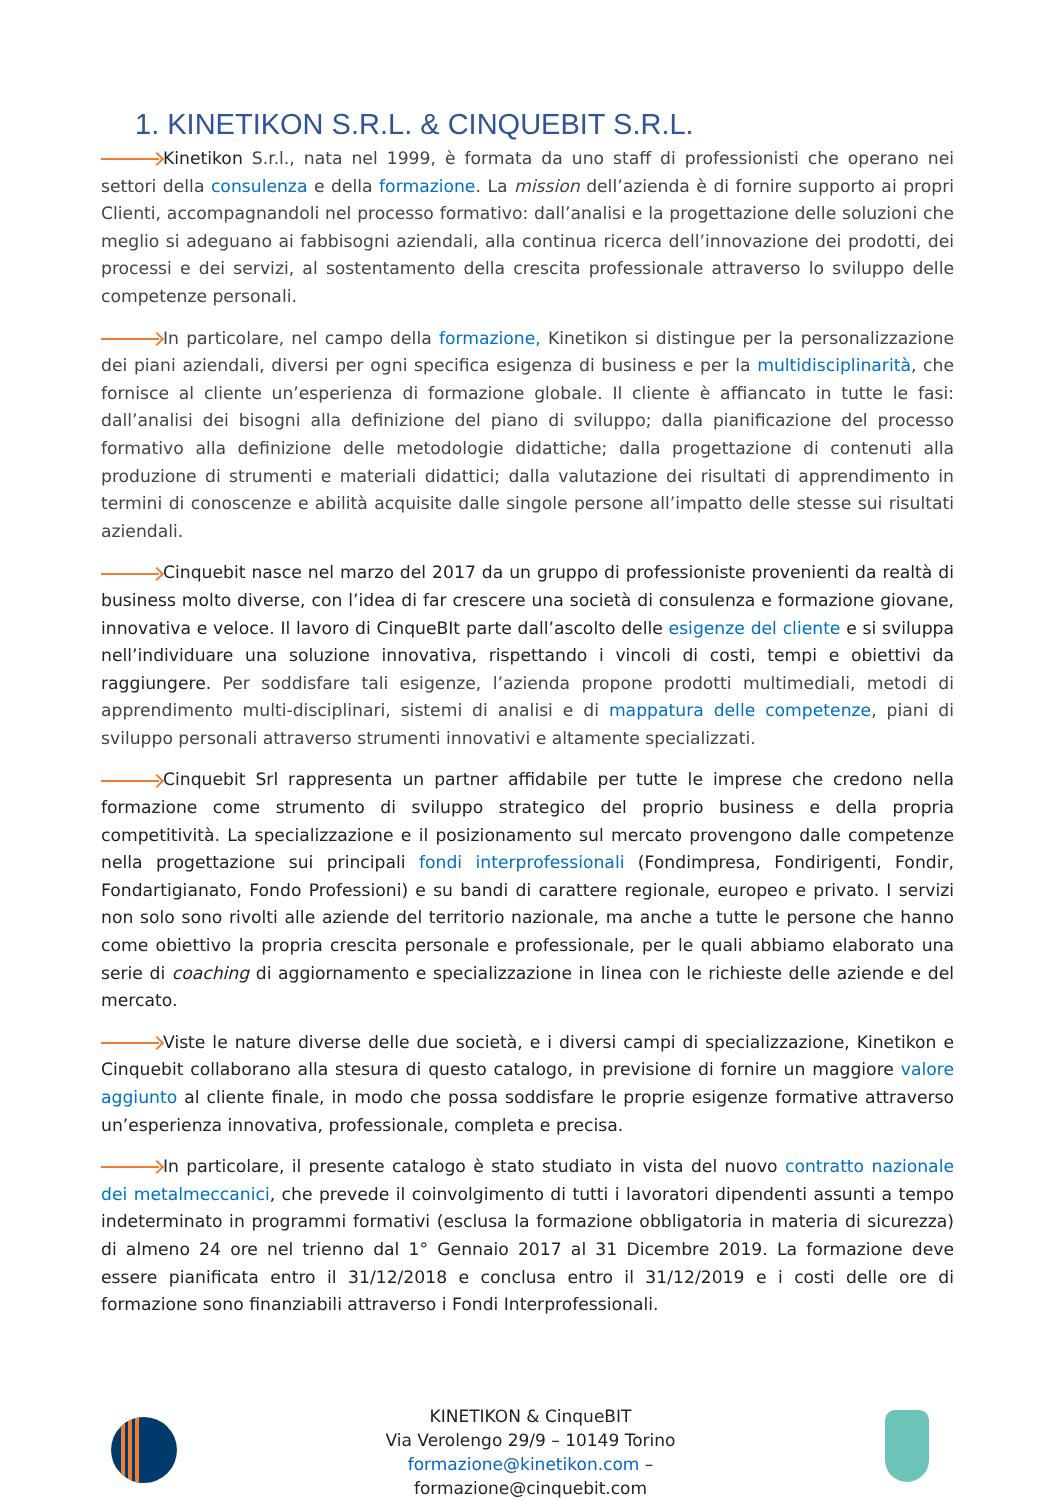1. KINETIKON S.R.L. & CINQUEBIT S.R.L.
Kinetikon S.r.l., nata nel 1999, è formata da uno staff di professionisti che operano nei settori della consulenza e della formazione. La mission dell’azienda è di fornire supporto ai propri Clienti, accompagnandoli nel processo formativo: dall’analisi e la progettazione delle soluzioni che meglio si adeguano ai fabbisogni aziendali, alla continua ricerca dell’innovazione dei prodotti, dei processi e dei servizi, al sostentamento della crescita professionale attraverso lo sviluppo delle competenze personali.
In particolare, nel campo della formazione, Kinetikon si distingue per la personalizzazione dei piani aziendali, diversi per ogni specifica esigenza di business e per la multidisciplinarità, che fornisce al cliente un’esperienza di formazione globale. Il cliente è affiancato in tutte le fasi: dall’analisi dei bisogni alla definizione del piano di sviluppo; dalla pianificazione del processo formativo alla definizione delle metodologie didattiche; dalla progettazione di contenuti alla produzione di strumenti e materiali didattici; dalla valutazione dei risultati di apprendimento in termini di conoscenze e abilità acquisite dalle singole persone all’impatto delle stesse sui risultati aziendali.
Cinquebit nasce nel marzo del 2017 da un gruppo di professioniste provenienti da realtà di business molto diverse, con l’idea di far crescere una società di consulenza e formazione giovane, innovativa e veloce. Il lavoro di CinqueBIt parte dall’ascolto delle esigenze del cliente e si sviluppa nell’individuare una soluzione innovativa, rispettando i vincoli di costi, tempi e obiettivi da raggiungere. Per soddisfare tali esigenze, l’azienda propone prodotti multimediali, metodi di apprendimento multi-disciplinari, sistemi di analisi e di mappatura delle competenze, piani di sviluppo personali attraverso strumenti innovativi e altamente specializzati.
Cinquebit Srl rappresenta un partner affidabile per tutte le imprese che credono nella formazione come strumento di sviluppo strategico del proprio business e della propria competitività. La specializzazione e il posizionamento sul mercato provengono dalle competenze nella progettazione sui principali fondi interprofessionali (Fondimpresa, Fondirigenti, Fondir, Fondartigianato, Fondo Professioni) e su bandi di carattere regionale, europeo e privato. I servizi non solo sono rivolti alle aziende del territorio nazionale, ma anche a tutte le persone che hanno come obiettivo la propria crescita personale e professionale, per le quali abbiamo elaborato una serie di coaching di aggiornamento e specializzazione in linea con le richieste delle aziende e del mercato.
Viste le nature diverse delle due società, e i diversi campi di specializzazione, Kinetikon e Cinquebit collaborano alla stesura di questo catalogo, in previsione di fornire un maggiore valore aggiunto al cliente finale, in modo che possa soddisfare le proprie esigenze formative attraverso un’esperienza innovativa, professionale, completa e precisa.
In particolare, il presente catalogo è stato studiato in vista del nuovo contratto nazionale dei metalmeccanici, che prevede il coinvolgimento di tutti i lavoratori dipendenti assunti a tempo indeterminato in programmi formativi (esclusa la formazione obbligatoria in materia di sicurezza) di almeno 24 ore nel trienno dal 1° Gennaio 2017 al 31 Dicembre 2019. La formazione deve essere pianificata entro il 31/12/2018 e conclusa entro il 31/12/2019 e i costi delle ore di formazione sono finanziabili attraverso i Fondi Interprofessionali.
KINETIKON & CinqueBIT
Via Verolengo 29/9 – 10149 Torino
formazione@kinetikon.com –
formazione@cinquebit.com